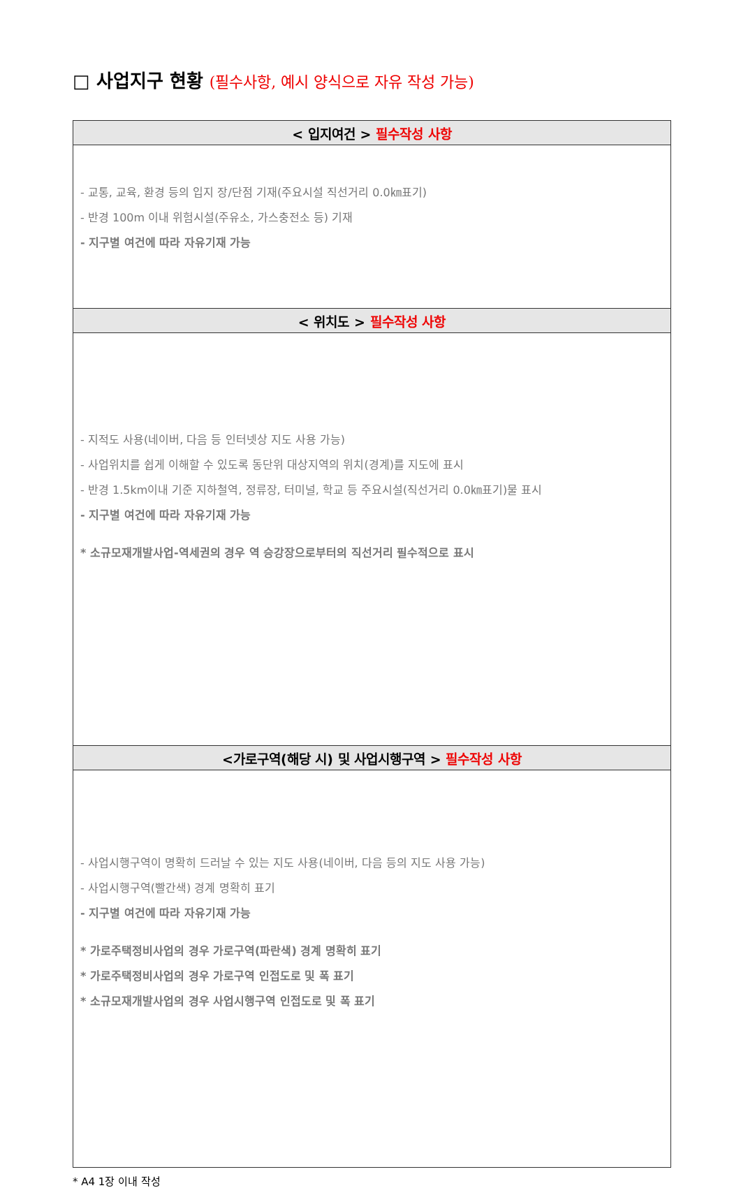□ 사업지구 현황 (필수사항, 예시 양식으로 자유 작성 가능)
| < 입지여건 > 필수작성 사항 |
| --- |
| - 교통, 교육, 환경 등의 입지 장/단점 기재(주요시설 직선거리 0.0㎞표기) - 반경 100m 이내 위험시설(주유소, 가스충전소 등) 기재 - 지구별 여건에 따라 자유기재 가능 |
| < 위치도 > 필수작성 사항 |
| - 지적도 사용(네이버, 다음 등 인터넷상 지도 사용 가능) - 사업위치를 쉽게 이해할 수 있도록 동단위 대상지역의 위치(경계)를 지도에 표시 - 반경 1.5km이내 기준 지하철역, 정류장, 터미널, 학교 등 주요시설(직선거리 0.0㎞표기)물 표시 - 지구별 여건에 따라 자유기재 가능 * 소규모재개발사업-역세권의 경우 역 승강장으로부터의 직선거리 필수적으로 표시 |
| <가로구역(해당 시) 및 사업시행구역 > 필수작성 사항 |
| - 사업시행구역이 명확히 드러날 수 있는 지도 사용(네이버, 다음 등의 지도 사용 가능) - 사업시행구역(빨간색) 경계 명확히 표기 - 지구별 여건에 따라 자유기재 가능 * 가로주택정비사업의 경우 가로구역(파란색) 경계 명확히 표기 * 가로주택정비사업의 경우 가로구역 인접도로 및 폭 표기 * 소규모재개발사업의 경우 사업시행구역 인접도로 및 폭 표기 |
* A4 1장 이내 작성